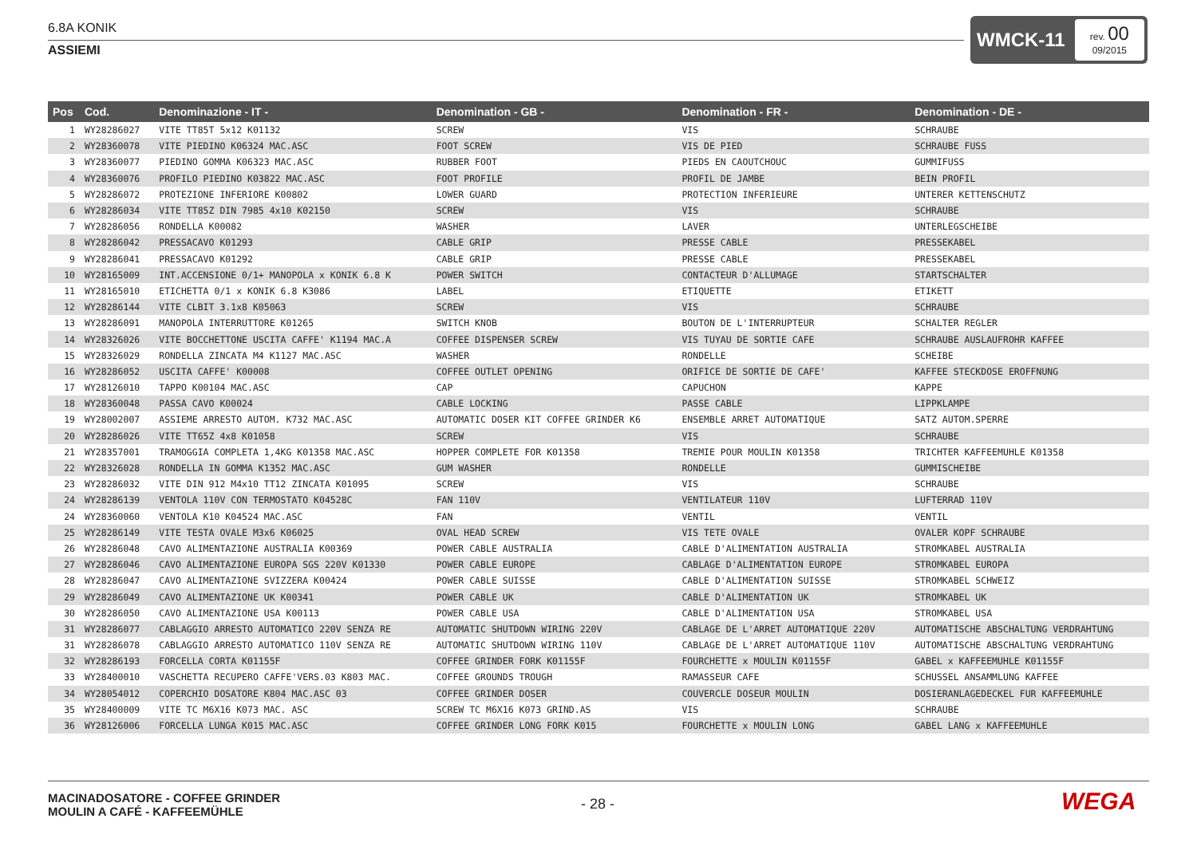6.8A KONIK
ASSIEMI
WMCK-11
rev. 00
09/2015
| Pos | Cod. | Denominazione - IT - | Denomination - GB - | Denomination - FR - | Denomination - DE - |
| --- | --- | --- | --- | --- | --- |
| 1 | WY28286027 | VITE TT85T 5x12 K01132 | SCREW | VIS | SCHRAUBE |
| 2 | WY28360078 | VITE PIEDINO K06324 MAC.ASC | FOOT SCREW | VIS DE PIED | SCHRAUBE FUSS |
| 3 | WY28360077 | PIEDINO GOMMA K06323 MAC.ASC | RUBBER FOOT | PIEDS EN CAOUTCHOUC | GUMMIFUSS |
| 4 | WY28360076 | PROFILO PIEDINO K03822 MAC.ASC | FOOT PROFILE | PROFIL DE JAMBE | BEIN PROFIL |
| 5 | WY28286072 | PROTEZIONE INFERIORE K00802 | LOWER GUARD | PROTECTION INFERIEURE | UNTERER KETTENSCHUTZ |
| 6 | WY28286034 | VITE TT85Z DIN 7985 4x10 K02150 | SCREW | VIS | SCHRAUBE |
| 7 | WY28286056 | RONDELLA K00082 | WASHER | LAVER | UNTERLEGSCHEIBE |
| 8 | WY28286042 | PRESSACAVO K01293 | CABLE GRIP | PRESSE CABLE | PRESSEKABEL |
| 9 | WY28286041 | PRESSACAVO K01292 | CABLE GRIP | PRESSE CABLE | PRESSEKABEL |
| 10 | WY28165009 | INT.ACCENSIONE 0/1+ MANOPOLA x KONIK 6.8 K | POWER SWITCH | CONTACTEUR D'ALLUMAGE | STARTSCHALTER |
| 11 | WY28165010 | ETICHETTA 0/1 x KONIK 6.8 K3086 | LABEL | ETIQUETTE | ETIKETT |
| 12 | WY28286144 | VITE CLBIT 3.1x8 K05063 | SCREW | VIS | SCHRAUBE |
| 13 | WY28286091 | MANOPOLA INTERRUTTORE K01265 | SWITCH KNOB | BOUTON DE L'INTERRUPTEUR | SCHALTER REGLER |
| 14 | WY28326026 | VITE BOCCHETTONE USCITA CAFFE' K1194 MAC.A | COFFEE DISPENSER SCREW | VIS TUYAU DE SORTIE CAFE | SCHRAUBE AUSLAUFROHR KAFFEE |
| 15 | WY28326029 | RONDELLA ZINCATA M4 K1127 MAC.ASC | WASHER | RONDELLE | SCHEIBE |
| 16 | WY28286052 | USCITA CAFFE' K00008 | COFFEE OUTLET OPENING | ORIFICE DE SORTIE DE CAFE' | KAFFEE STECKDOSE EROFFNUNG |
| 17 | WY28126010 | TAPPO K00104 MAC.ASC | CAP | CAPUCHON | KAPPE |
| 18 | WY28360048 | PASSA CAVO K00024 | CABLE LOCKING | PASSE CABLE | LIPPKLAMPE |
| 19 | WY28002007 | ASSIEME ARRESTO AUTOM. K732 MAC.ASC | AUTOMATIC DOSER KIT COFFEE GRINDER K6 | ENSEMBLE ARRET AUTOMATIQUE | SATZ AUTOM.SPERRE |
| 20 | WY28286026 | VITE TT65Z 4x8 K01058 | SCREW | VIS | SCHRAUBE |
| 21 | WY28357001 | TRAMOGGIA COMPLETA 1,4KG K01358 MAC.ASC | HOPPER COMPLETE FOR K01358 | TREMIE POUR MOULIN K01358 | TRICHTER KAFFEEMUHLE K01358 |
| 22 | WY28326028 | RONDELLA IN GOMMA K1352 MAC.ASC | GUM WASHER | RONDELLE | GUMMISCHEIBE |
| 23 | WY28286032 | VITE DIN 912 M4x10 TT12 ZINCATA K01095 | SCREW | VIS | SCHRAUBE |
| 24 | WY28286139 | VENTOLA 110V CON TERMOSTATO K04528C | FAN 110V | VENTILATEUR 110V | LUFTERRAD 110V |
| 24 | WY28360060 | VENTOLA K10 K04524 MAC.ASC | FAN | VENTIL | VENTIL |
| 25 | WY28286149 | VITE TESTA OVALE M3x6 K06025 | OVAL HEAD SCREW | VIS TETE OVALE | OVALER KOPF SCHRAUBE |
| 26 | WY28286048 | CAVO ALIMENTAZIONE AUSTRALIA K00369 | POWER CABLE AUSTRALIA | CABLE D'ALIMENTATION AUSTRALIA | STROMKABEL AUSTRALIA |
| 27 | WY28286046 | CAVO ALIMENTAZIONE EUROPA SGS 220V K01330 | POWER CABLE EUROPE | CABLAGE D'ALIMENTATION EUROPE | STROMKABEL EUROPA |
| 28 | WY28286047 | CAVO ALIMENTAZIONE SVIZZERA K00424 | POWER CABLE SUISSE | CABLE D'ALIMENTATION SUISSE | STROMKABEL SCHWEIZ |
| 29 | WY28286049 | CAVO ALIMENTAZIONE UK K00341 | POWER CABLE UK | CABLE D'ALIMENTATION UK | STROMKABEL UK |
| 30 | WY28286050 | CAVO ALIMENTAZIONE USA K00113 | POWER CABLE USA | CABLE D'ALIMENTATION USA | STROMKABEL USA |
| 31 | WY28286077 | CABLAGGIO ARRESTO AUTOMATICO 220V SENZA RE | AUTOMATIC SHUTDOWN WIRING 220V | CABLAGE DE L'ARRET AUTOMATIQUE 220V | AUTOMATISCHE ABSCHALTUNG VERDRAHTUNG |
| 31 | WY28286078 | CABLAGGIO ARRESTO AUTOMATICO 110V SENZA RE | AUTOMATIC SHUTDOWN WIRING 110V | CABLAGE DE L'ARRET AUTOMATIQUE 110V | AUTOMATISCHE ABSCHALTUNG VERDRAHTUNG |
| 32 | WY28286193 | FORCELLA CORTA K01155F | COFFEE GRINDER FORK K01155F | FOURCHETTE x MOULIN K01155F | GABEL x KAFFEEMUHLE K01155F |
| 33 | WY28400010 | VASCHETTA RECUPERO CAFFE'VERS.03 K803 MAC. | COFFEE GROUNDS TROUGH | RAMASSEUR CAFE | SCHUSSEL ANSAMMLUNG KAFFEE |
| 34 | WY28054012 | COPERCHIO DOSATORE K804 MAC.ASC 03 | COFFEE GRINDER DOSER | COUVERCLE DOSEUR MOULIN | DOSIERANLAGEDECKEL FUR KAFFEEMUHLE |
| 35 | WY28400009 | VITE TC M6X16 K073 MAC. ASC | SCREW TC M6X16 K073 GRIND.AS | VIS | SCHRAUBE |
| 36 | WY28126006 | FORCELLA LUNGA K015 MAC.ASC | COFFEE GRINDER LONG FORK K015 | FOURCHETTE x MOULIN LONG | GABEL LANG x KAFFEEMUHLE |
MACINADOSATORE - COFFEE GRINDER
MOULIN A CAFÉ - KAFFEEMÜHLE
- 28 - WEGA